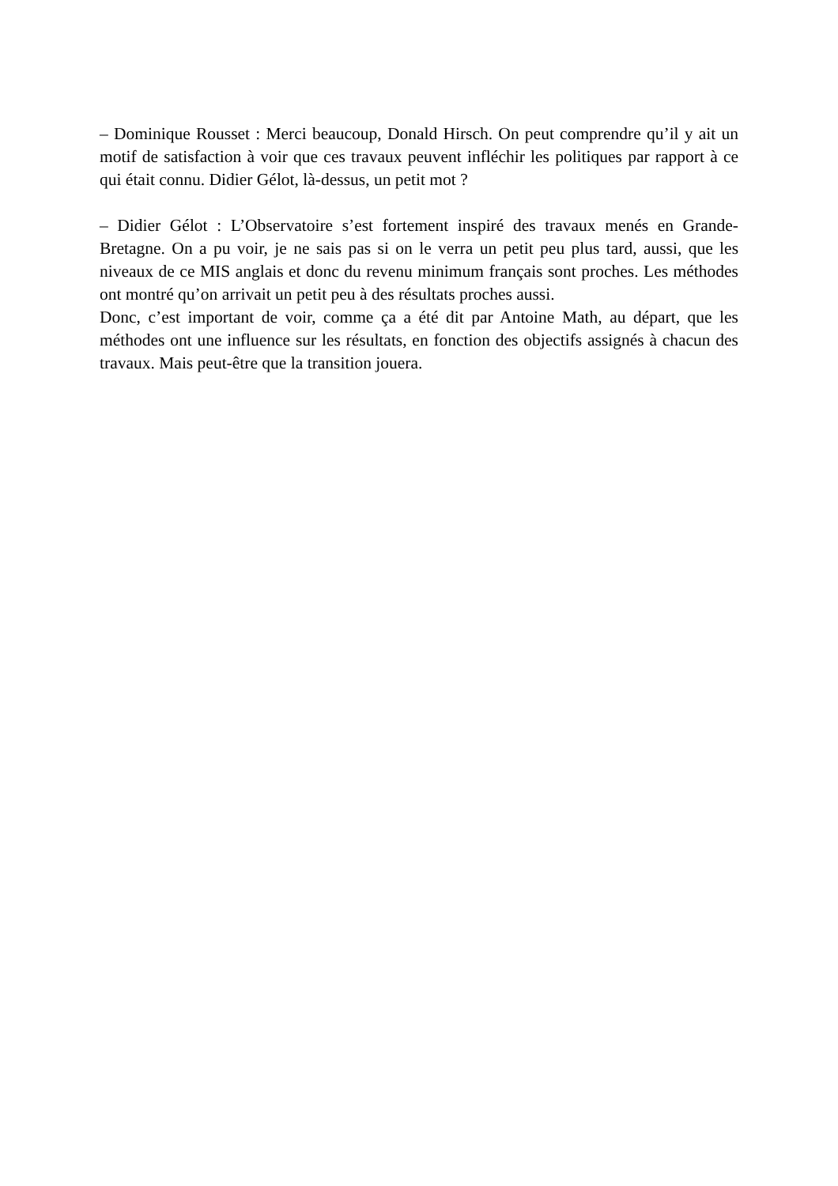– Dominique Rousset : Merci beaucoup, Donald Hirsch. On peut comprendre qu’il y ait un motif de satisfaction à voir que ces travaux peuvent infléchir les politiques par rapport à ce qui était connu. Didier Gélot, là-dessus, un petit mot ?
– Didier Gélot : L’Observatoire s’est fortement inspiré des travaux menés en Grande-Bretagne. On a pu voir, je ne sais pas si on le verra un petit peu plus tard, aussi, que les niveaux de ce MIS anglais et donc du revenu minimum français sont proches. Les méthodes ont montré qu’on arrivait un petit peu à des résultats proches aussi.
Donc, c’est important de voir, comme ça a été dit par Antoine Math, au départ, que les méthodes ont une influence sur les résultats, en fonction des objectifs assignés à chacun des travaux. Mais peut-être que la transition jouera.